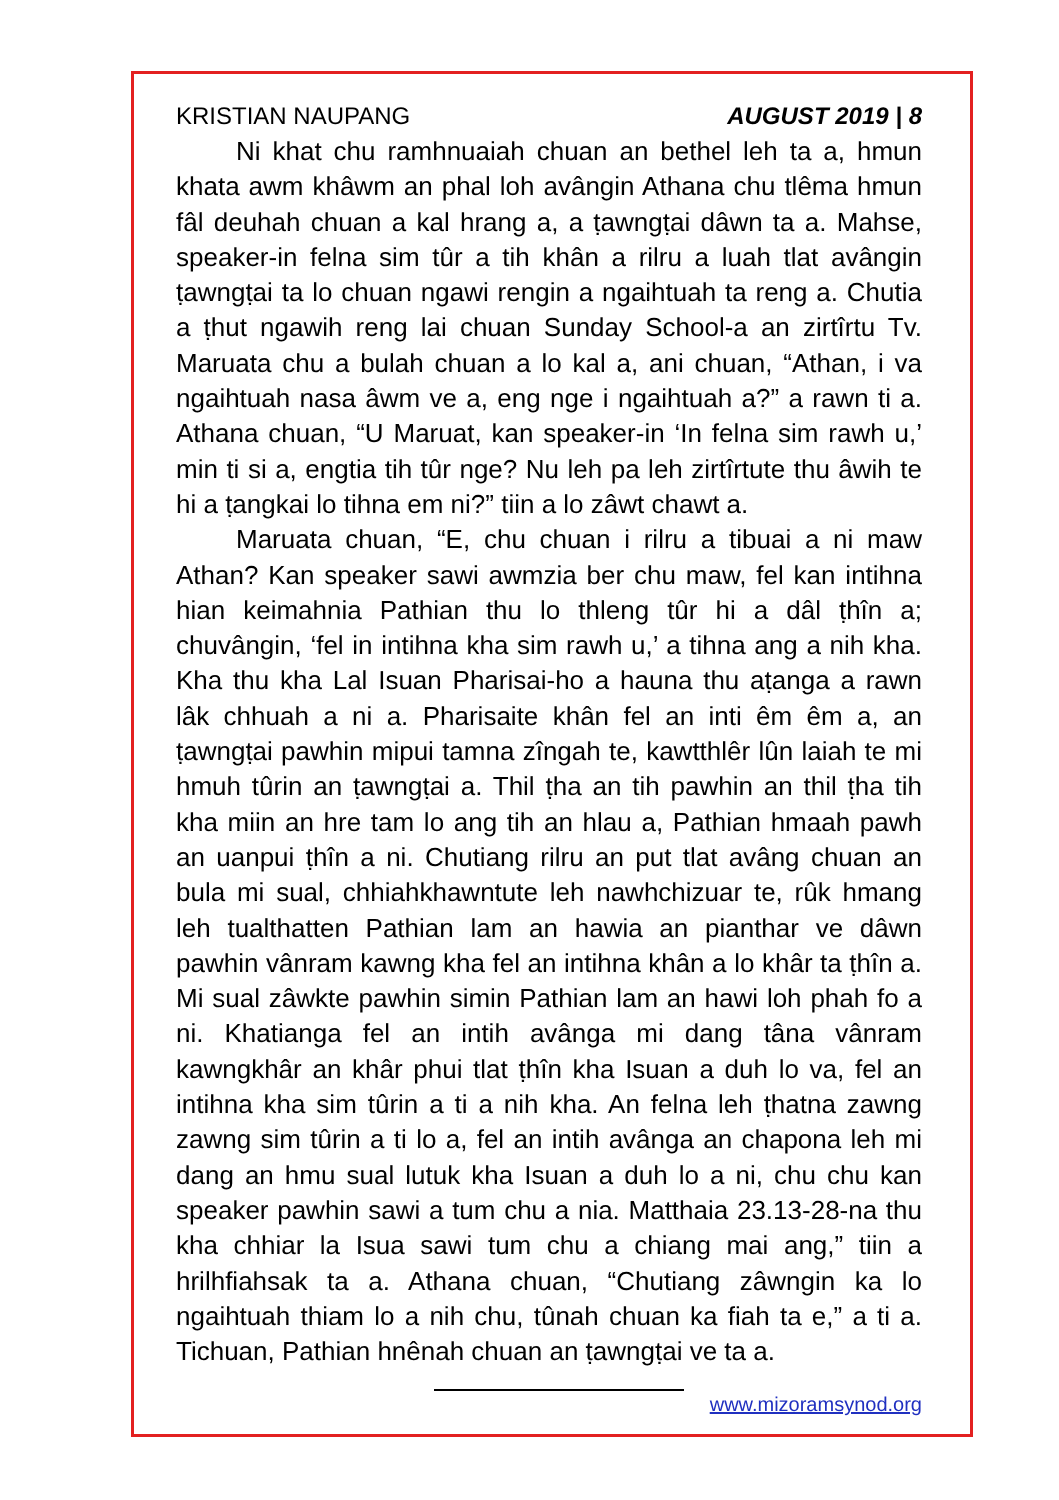KRISTIAN NAUPANG AUGUST 2019 | 8
Ni khat chu ramhnuaiah chuan an bethel leh ta a, hmun khata awm khâwm an phal loh avângin Athana chu tlêma hmun fâl deuhah chuan a kal hrang a, a ṭawngṭai dâwn ta a. Mahse, speaker-in felna sim tûr a tih khân a rilru a luah tlat avângin ṭawngṭai ta lo chuan ngawi rengin a ngaihtuah ta reng a. Chutia a ṭhut ngawih reng lai chuan Sunday School-a an zirtîrtu Tv. Maruata chu a bulah chuan a lo kal a, ani chuan, “Athan, i va ngaihtuah nasa âwm ve a, eng nge i ngaihtuah a?” a rawn ti a. Athana chuan, “U Maruat, kan speaker-in ‘In felna sim rawh u,’ min ti si a, engtia tih tûr nge? Nu leh pa leh zirtîrtute thu âwih te hi a ṭangkai lo tihna em ni?” tiin a lo zâwt chawt a.
Maruata chuan, “E, chu chuan i rilru a tibuai a ni maw Athan? Kan speaker sawi awmzia ber chu maw, fel kan intihna hian keimahnia Pathian thu lo thleng tûr hi a dâl ṭhîn a; chuvângin, ‘fel in intihna kha sim rawh u,’ a tihna ang a nih kha. Kha thu kha Lal Isuan Pharisai-ho a hauna thu aṭanga a rawn lâk chhuah a ni a. Pharisaite khân fel an inti êm êm a, an ṭawngṭai pawhin mipui tamna zîngah te, kawtthlêr lûn laiah te mi hmuh tûrin an ṭawngṭai a. Thil ṭha an tih pawhin an thil ṭha tih kha miin an hre tam lo ang tih an hlau a, Pathian hmaah pawh an uanpui ṭhîn a ni. Chutiang rilru an put tlat avâng chuan an bula mi sual, chhiahkhawntute leh nawhchizuar te, rûk hmang leh tualthatten Pathian lam an hawia an pianthar ve dâwn pawhin vânram kawng kha fel an intihna khân a lo khâr ta ṭhîn a. Mi sual zâwkte pawhin simin Pathian lam an hawi loh phah fo a ni. Khatianga fel an intih avânga mi dang tâna vânram kawngkhâr an khâr phui tlat ṭhîn kha Isuan a duh lo va, fel an intihna kha sim tûrin a ti a nih kha. An felna leh ṭhatna zawng zawng sim tûrin a ti lo a, fel an intih avânga an chapona leh mi dang an hmu sual lutuk kha Isuan a duh lo a ni, chu chu kan speaker pawhin sawi a tum chu a nia. Matthaia 23.13-28-na thu kha chhiar la Isua sawi tum chu a chiang mai ang,” tiin a hrilhfiahsak ta a. Athana chuan, “Chutiang zâwngin ka lo ngaihtuah thiam lo a nih chu, tûnah chuan ka fiah ta e,” a ti a. Tichuan, Pathian hnênah chuan an ṭawngṭai ve ta a.
www.mizoramsynod.org